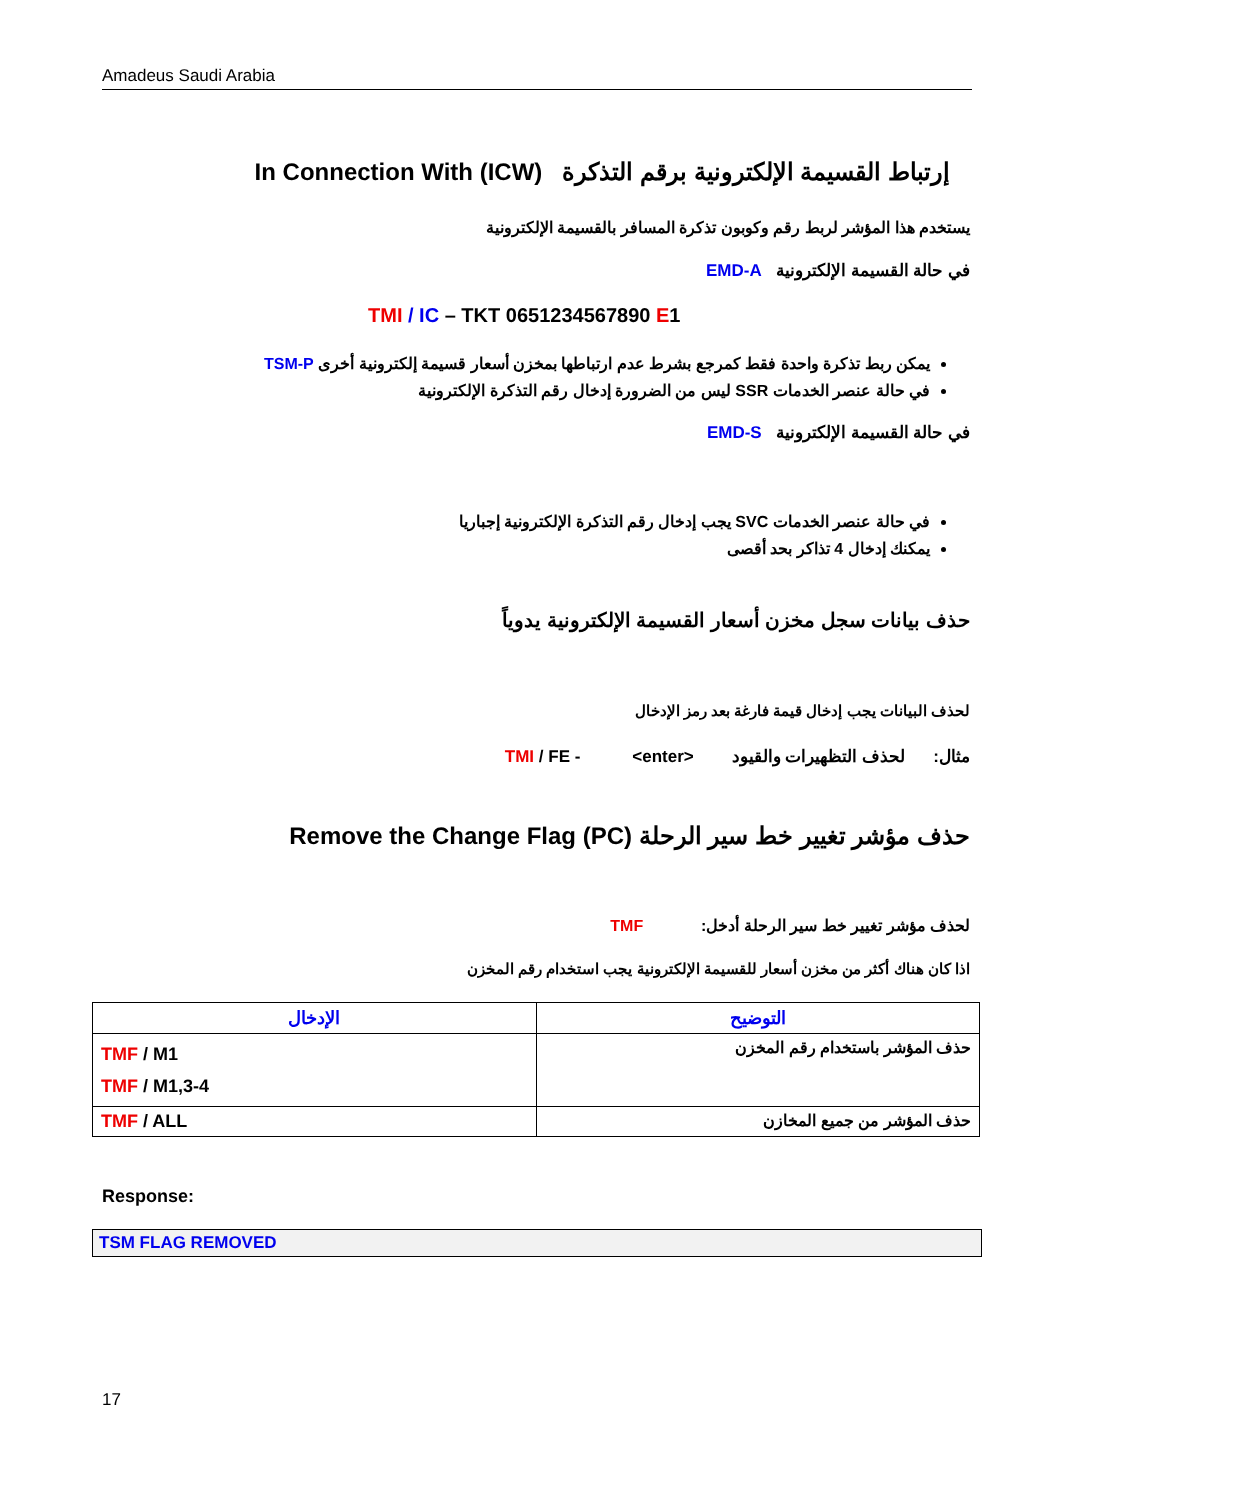Amadeus Saudi Arabia
إرتباط القسيمة الإلكترونية برقم التذكرة In Connection With (ICW)
يستخدم هذا المؤشر لربط رقم وكوبون تذكرة المسافر بالقسيمة الإلكترونية
في حالة القسيمة الإلكترونية EMD-A
TMI / IC – TKT 0651234567890 E1
يمكن ربط تذكرة واحدة فقط كمرجع بشرط عدم ارتباطها بمخزن أسعار قسيمة إلكترونية أخرى TSM-P
في حالة عنصر الخدمات SSR ليس من الضرورة إدخال رقم التذكرة الإلكترونية
في حالة القسيمة الإلكترونية EMD-S
في حالة عنصر الخدمات SVC يجب إدخال رقم التذكرة الإلكترونية إجباريا
يمكنك إدخال 4 تذاكر بحد أقصى
حذف بيانات سجل مخزن أسعار القسيمة الإلكترونية يدوياً
لحذف البيانات يجب إدخال قيمة فارغة بعد رمز الإدخال
مثال: لحذف التظهيرات والقيود <enter> TMI / FE -
حذف مؤشر تغيير خط سير الرحلة Remove the Change Flag (PC)
لحذف مؤشر تغيير خط سير الرحلة أدخل: TMF
اذا كان هناك أكثر من مخزن أسعار للقسيمة الإلكترونية يجب استخدام رقم المخزن
| الإدخال | التوضيح |
| --- | --- |
| TMF / M1 TMF / M1,3-4 | حذف المؤشر باستخدام رقم المخزن |
| TMF / ALL | حذف المؤشر من جميع المخازن |
Response:
TSM FLAG REMOVED
17